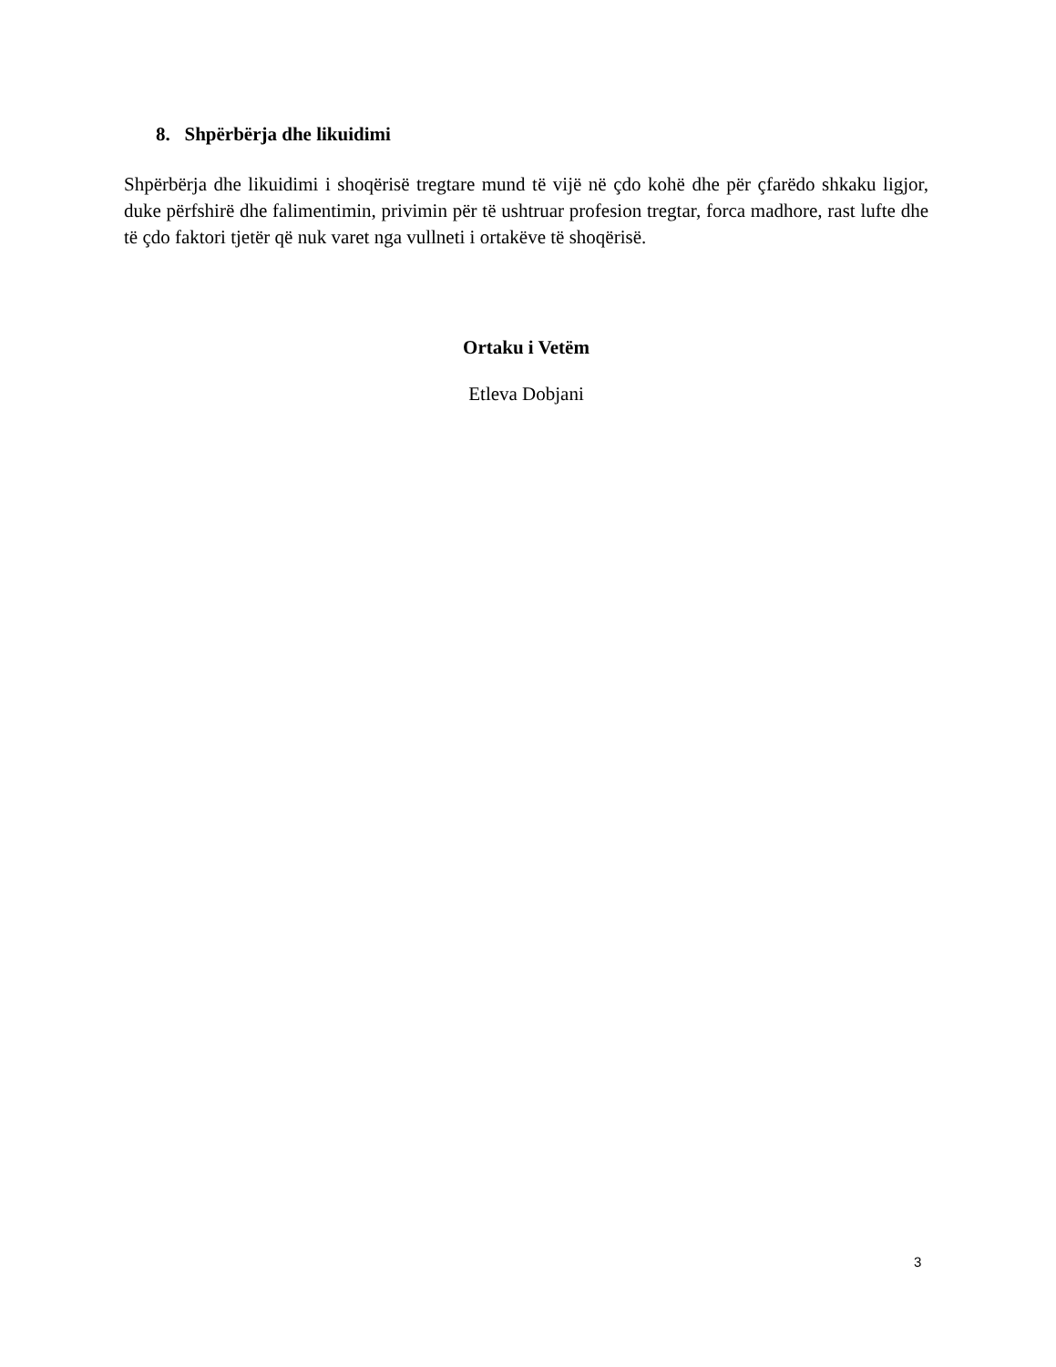8. Shpërbërja dhe likuidimi
Shpërbërja dhe likuidimi i shoqërisë tregtare mund të vijë në çdo kohë dhe për çfarëdo shkaku ligjor, duke përfshirë dhe falimentimin, privimin për të ushtruar profesion tregtar, forca madhore, rast lufte dhe të çdo faktori tjetër që nuk varet nga vullneti i ortakëve të shoqërisë.
Ortaku i Vetëm
Etleva Dobjani
3